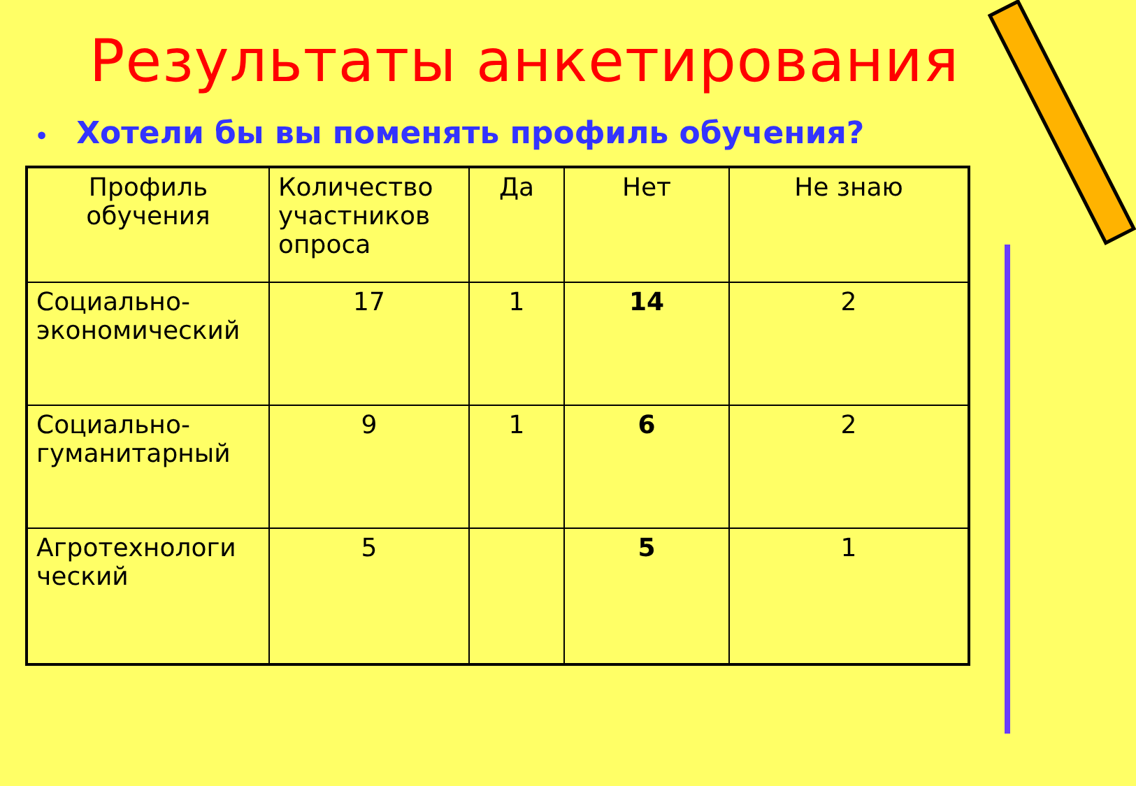Результаты анкетирования
• Хотели бы вы поменять профиль обучения?
| Профиль обучения | Количество участников опроса | Да | Нет | Не знаю |
| --- | --- | --- | --- | --- |
| Социально-экономический | 17 | 1 | 14 | 2 |
| Социально-гуманитарный | 9 | 1 | 6 | 2 |
| Агротехнологи ческий | 5 | | 5 | 1 |